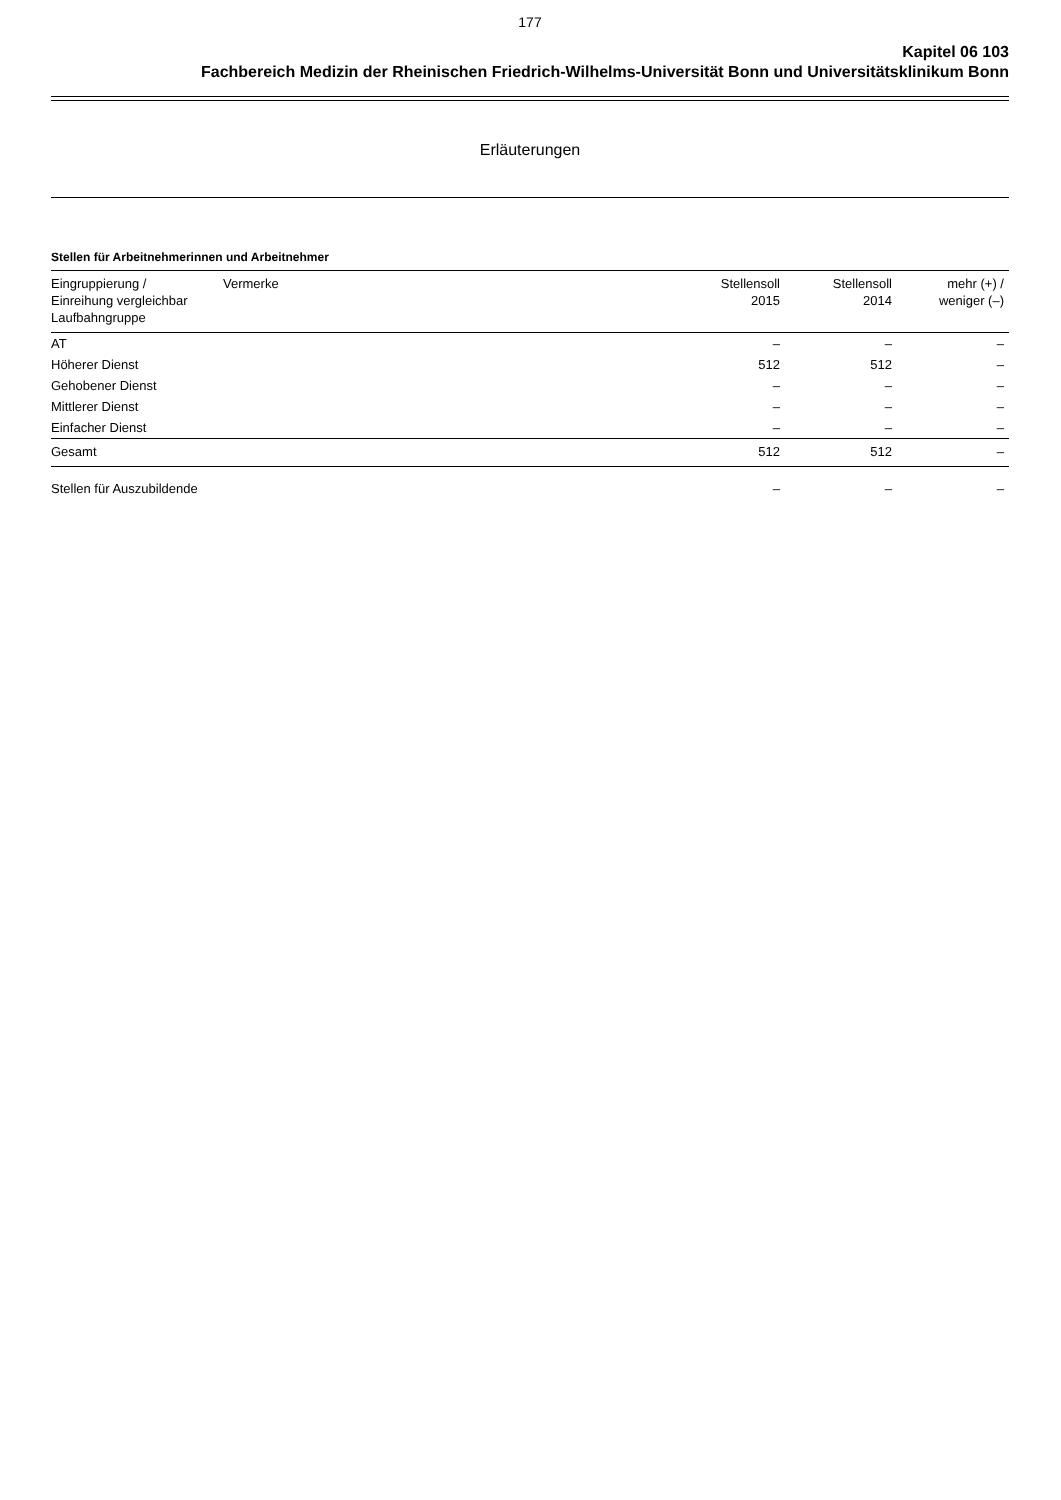177
Kapitel 06 103
Fachbereich Medizin der Rheinischen Friedrich-Wilhelms-Universität Bonn und Universitätsklinikum Bonn
Erläuterungen
Stellen für Arbeitnehmerinnen und Arbeitnehmer
| Eingruppierung / Einreihung vergleichbar Laufbahngruppe | Vermerke | Stellensoll 2015 | Stellensoll 2014 | mehr (+) / weniger (–) |
| --- | --- | --- | --- | --- |
| AT | | – | – | – |
| Höherer Dienst | | 512 | 512 | – |
| Gehobener Dienst | | – | – | – |
| Mittlerer Dienst | | – | – | – |
| Einfacher Dienst | | – | – | – |
| Gesamt | | 512 | 512 | – |
| Stellen für Auszubildende | | – | – | – |